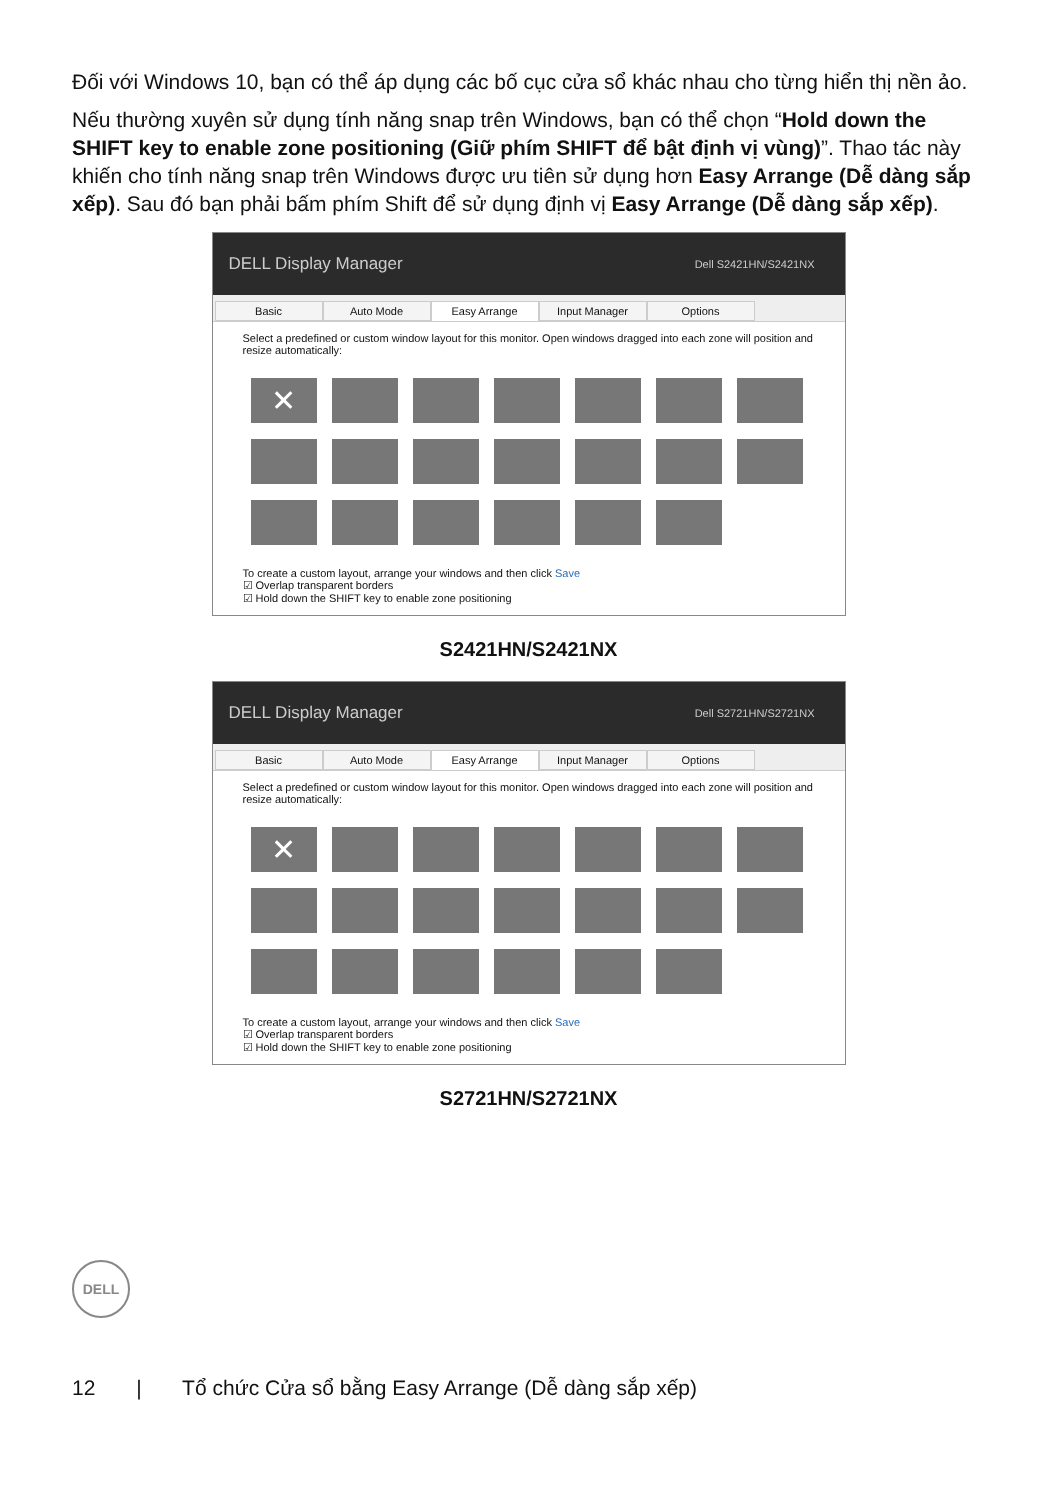Đối với Windows 10, bạn có thể áp dụng các bố cục cửa sổ khác nhau cho từng hiển thị nền ảo.
Nếu thường xuyên sử dụng tính năng snap trên Windows, bạn có thể chọn “Hold down the SHIFT key to enable zone positioning (Giữ phím SHIFT để bật định vị vùng)”. Thao tác này khiến cho tính năng snap trên Windows được ưu tiên sử dụng hơn Easy Arrange (Dễ dàng sắp xếp). Sau đó bạn phải bấm phím Shift để sử dụng định vị Easy Arrange (Dễ dàng sắp xếp).
DELL Display Manager Dell S2421HN/S2421NX
Basic Auto Mode Easy Arrange Input Manager Options
Select a predefined or custom window layout for this monitor. Open windows dragged into each zone will position and resize automatically:
✕
To create a custom layout, arrange your windows and then click Save
☑ Overlap transparent borders
☑ Hold down the SHIFT key to enable zone positioning
S2421HN/S2421NX
DELL Display Manager Dell S2721HN/S2721NX
Basic Auto Mode Easy Arrange Input Manager Options
Select a predefined or custom window layout for this monitor. Open windows dragged into each zone will position and resize automatically:
✕
To create a custom layout, arrange your windows and then click Save
☑ Overlap transparent borders
☑ Hold down the SHIFT key to enable zone positioning
S2721HN/S2721NX
DELL
12 | Tổ chức Cửa sổ bằng Easy Arrange (Dễ dàng sắp xếp)